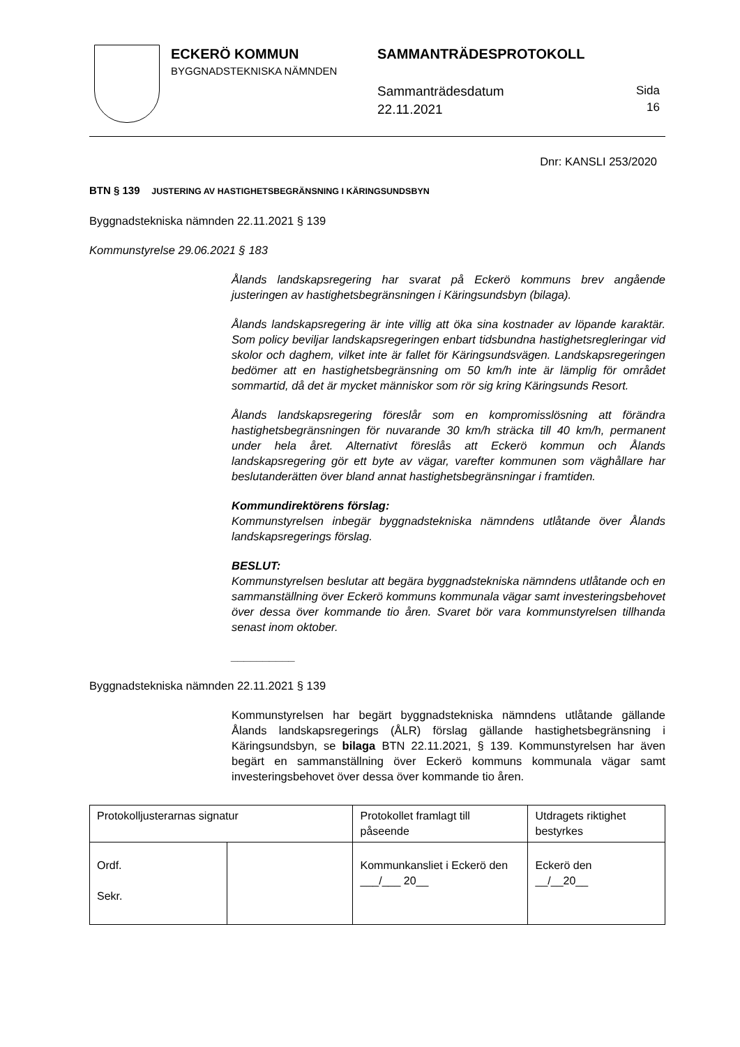ECKERÖ KOMMUN
BYGGNADSTEKNISKA NÄMNDEN
SAMMANTRÄDESPROTOKOLL
Sammanträdesdatum
22.11.2021
Sida
16
Dnr: KANSLI 253/2020
BTN § 139 JUSTERING AV HASTIGHETSBEGRÄNSNING I KÄRINGSUNDSBYN
Byggnadstekniska nämnden 22.11.2021 § 139
Kommunstyrelse 29.06.2021 § 183
Ålands landskapsregering har svarat på Eckerö kommuns brev angående justeringen av hastighetsbegränsningen i Käringsundsbyn (bilaga).
Ålands landskapsregering är inte villig att öka sina kostnader av löpande karaktär. Som policy beviljar landskapsregeringen enbart tidsbundna hastighetsregleringar vid skolor och daghem, vilket inte är fallet för Käringsundsvägen. Landskapsregeringen bedömer att en hastighetsbegränsning om 50 km/h inte är lämplig för området sommartid, då det är mycket människor som rör sig kring Käringsunds Resort.
Ålands landskapsregering föreslår som en kompromisslösning att förändra hastighetsbegränsningen för nuvarande 30 km/h sträcka till 40 km/h, permanent under hela året. Alternativt föreslås att Eckerö kommun och Ålands landskapsregering gör ett byte av vägar, varefter kommunen som väghållare har beslutanderätten över bland annat hastighetsbegränsningar i framtiden.
Kommundirektörens förslag:
Kommunstyrelsen inbegär byggnadstekniska nämndens utlåtande över Ålands landskapsregerings förslag.
BESLUT:
Kommunstyrelsen beslutar att begära byggnadstekniska nämndens utlåtande och en sammanställning över Eckerö kommuns kommunala vägar samt investeringsbehovet över dessa över kommande tio åren. Svaret bör vara kommunstyrelsen tillhanda senast inom oktober.
__________
Byggnadstekniska nämnden 22.11.2021 § 139
Kommunstyrelsen har begärt byggnadstekniska nämndens utlåtande gällande Ålands landskapsregerings (ÅLR) förslag gällande hastighetsbegränsning i Käringsundsbyn, se bilaga BTN 22.11.2021, § 139. Kommunstyrelsen har även begärt en sammanställning över Eckerö kommuns kommunala vägar samt investeringsbehovet över dessa över kommande tio åren.
| Protokolljusterarnas signatur | | Protokollet framlagt till påseende | Utdragets riktighet bestyrkes |
| Ordf. Sekr. | | Kommunkansliet i Eckerö den ___/___ 20__ | Eckerö den __/__20__ |